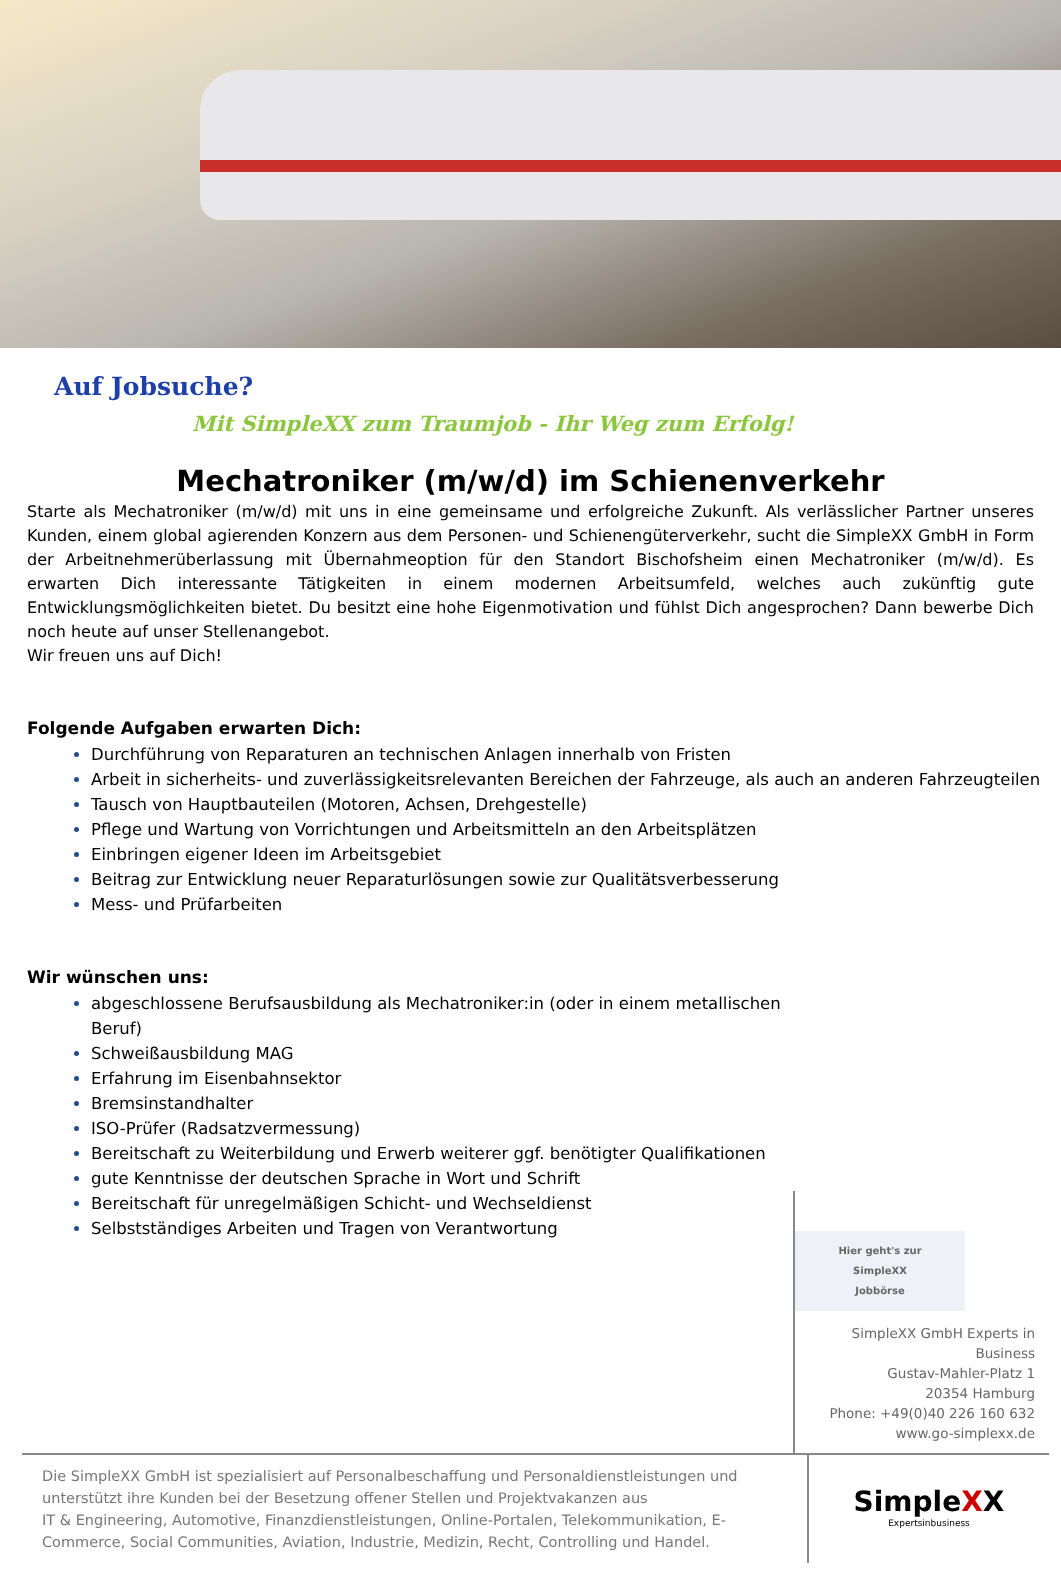Auf Jobsuche?
Mit SimpleXX zum Traumjob - Ihr Weg zum Erfolg!
Mechatroniker (m/w/d) im Schienenverkehr
Starte als Mechatroniker (m/w/d) mit uns in eine gemeinsame und erfolgreiche Zukunft. Als verlässlicher Partner unseres Kunden, einem global agierenden Konzern aus dem Personen- und Schienengüterverkehr, sucht die SimpleXX GmbH in Form der Arbeitnehmerüberlassung mit Übernahmeoption für den Standort Bischofsheim einen Mechatroniker (m/w/d). Es erwarten Dich interessante Tätigkeiten in einem modernen Arbeitsumfeld, welches auch zukünftig gute Entwicklungsmöglichkeiten bietet. Du besitzt eine hohe Eigenmotivation und fühlst Dich angesprochen? Dann bewerbe Dich noch heute auf unser Stellenangebot.
Wir freuen uns auf Dich!
Folgende Aufgaben erwarten Dich:
Durchführung von Reparaturen an technischen Anlagen innerhalb von Fristen
Arbeit in sicherheits- und zuverlässigkeitsrelevanten Bereichen der Fahrzeuge, als auch an anderen Fahrzeugteilen
Tausch von Hauptbauteilen (Motoren, Achsen, Drehgestelle)
Pflege und Wartung von Vorrichtungen und Arbeitsmitteln an den Arbeitsplätzen
Einbringen eigener Ideen im Arbeitsgebiet
Beitrag zur Entwicklung neuer Reparaturlösungen sowie zur Qualitätsverbesserung
Mess- und Prüfarbeiten
Wir wünschen uns:
abgeschlossene Berufsausbildung als Mechatroniker:in (oder in einem metallischen Beruf)
Schweißausbildung MAG
Erfahrung im Eisenbahnsektor
Bremsinstandhalter
ISO-Prüfer (Radsatzvermessung)
Bereitschaft zu Weiterbildung und Erwerb weiterer ggf. benötigter Qualifikationen
gute Kenntnisse der deutschen Sprache in Wort und Schrift
Bereitschaft für unregelmäßigen Schicht- und Wechseldienst
Selbstständiges Arbeiten und Tragen von Verantwortung
Hier geht's zur SimpleXX
Jobbörse
SimpleXX GmbH Experts in Business
Gustav-Mahler-Platz 1
20354 Hamburg
Phone: +49(0)40 226 160 632
www.go-simplexx.de
Die SimpleXX GmbH ist spezialisiert auf Personalbeschaffung und Personaldienstleistungen und unterstützt ihre Kunden bei der Besetzung offener Stellen und Projektvakanzen aus
IT & Engineering, Automotive, Finanzdienstleistungen, Online-Portalen, Telekommunikation, E-Commerce, Social Communities, Aviation, Industrie, Medizin, Recht, Controlling und Handel.
SimpleXX
Expertsinbusiness